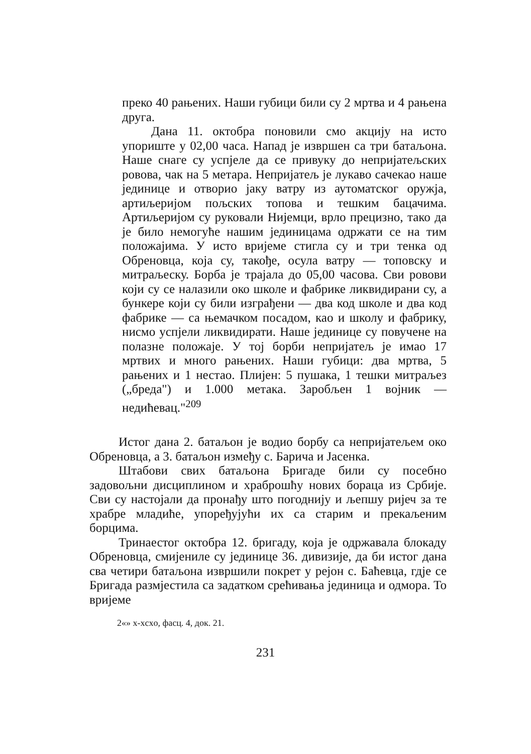преко 40 рањених. Наши губици били су 2 мртва и 4 рањена друга.
Дана 11. октобра поновили смо акцију на исто упориште у 02,00 часа. Напад је извршен са три батаљона. Наше снаге су успјеле да се привуку до непријатељских ровова, чак на 5 метара. Непријатељ је лукаво сачекао наше јединице и отворио јаку ватру из аутоматског оружја, артиљеријом пољских топова и тешким бацачима. Артиљеријом су руковали Нијемци, врло прецизно, тако да је било немогуће нашим јединицама одржати се на тим положајима. У исто вријеме стигла су и три тенка од Обреновца, која су, такође, осула ватру — топовску и митраљеску. Борба је трајала до 05,00 часова. Сви ровови који су се налазили око школе и фабрике ликвидирани су, а бункере који су били изграђени — два код школе и два код фабрике — са њемачком посадом, као и школу и фабрику, нисмо успјели ликвидирати. Наше јединице су повучене на полазне положаје. У тој борби непријатељ је имао 17 мртвих и много рањених. Наши губици: два мртва, 5 рањених и 1 нестао. Плијен: 5 пушака, 1 тешки митраљез („бреда") и 1.000 метака. Заробљен 1 војник — недићевац."<sup>209</sup>
Истог дана 2. батаљон је водио борбу са непријатељем око Обреновца, а 3. батаљон између с. Барича и Јасенка.
Штабови свих батаљона Бригаде били су посебно задовољни дисциплином и храброшћу нових бораца из Србије. Сви су настојали да пронађу што погоднију и љепшу ријеч за те храбре младиће, упоређујући их са старим и прекаљеним борцима.
Тринаестог октобра 12. бригаду, која је одржавала блокаду Обреновца, смијениле су јединице 36. дивизије, да би истог дана сва четири батаљона извршили покрет у рејон с. Баћевца, гдје се Бригада размјестила са задатком срећивања јединица и одмора. То вријеме
2«» x-xcxo, фасц. 4, док. 21.
231